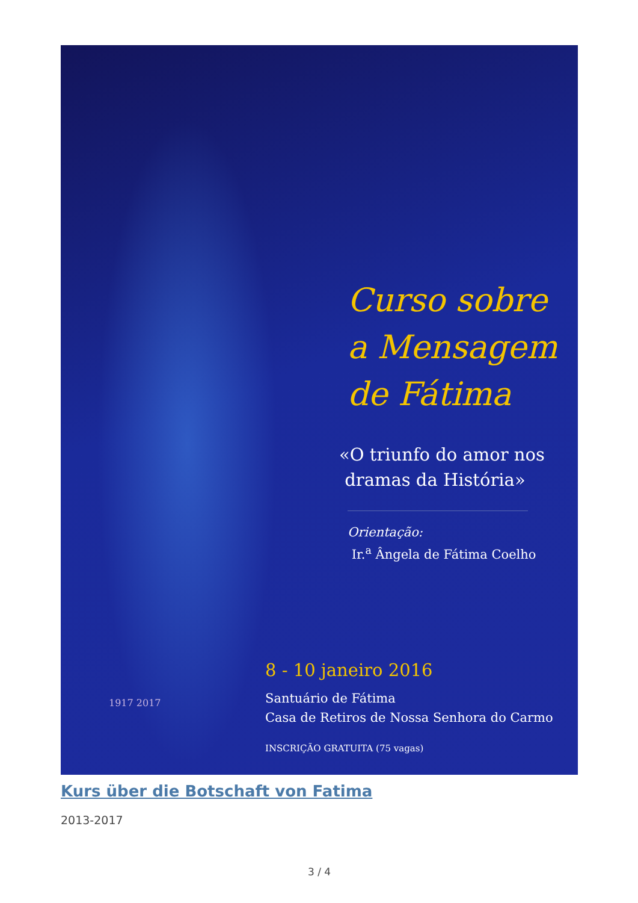Curso sobre
a Mensagem
de Fátima
«O triunfo do amor nos
dramas da História»
Orientação:
Ir.<sup>a</sup> Ângela de Fátima Coelho
8 - 10 janeiro 2016
Santuário de Fátima
Casa de Retiros de Nossa Senhora do Carmo
INSCRIÇÃO GRATUITA (75 vagas)
1917 2017
Kurs über die Botschaft von Fatima
2013-2017
3 / 4